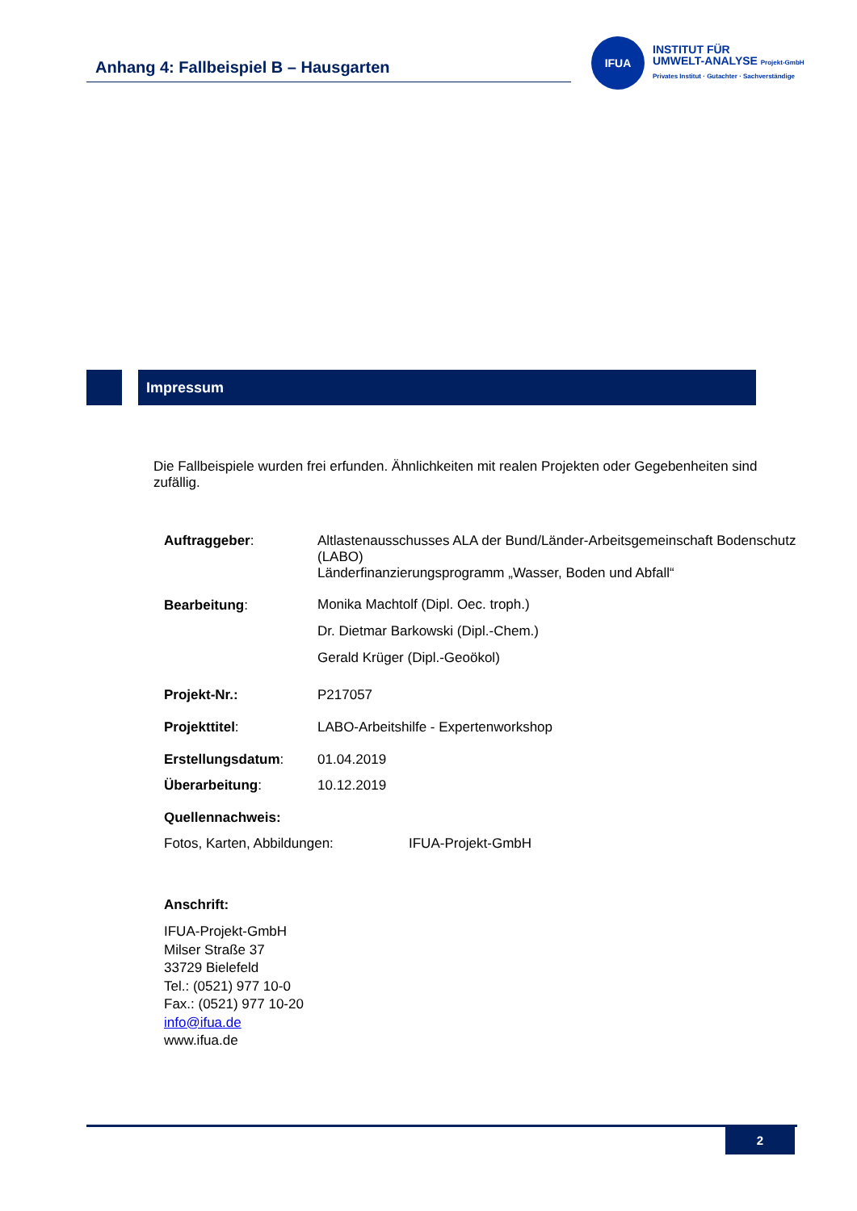Anhang 4: Fallbeispiel B – Hausgarten
IFUA
INSTITUT FÜR
UMWELT-ANALYSE Projekt-GmbH
Privates Institut · Gutachter · Sachverständige
Impressum
Die Fallbeispiele wurden frei erfunden. Ähnlichkeiten mit realen Projekten oder Gegebenheiten sind zufällig.
Auftraggeber: Altlastenausschusses ALA der Bund/Länder-Arbeitsgemeinschaft Bodenschutz (LABO)
Länderfinanzierungsprogramm „Wasser, Boden und Abfall“
Bearbeitung:
Monika Machtolf (Dipl. Oec. troph.)
Dr. Dietmar Barkowski (Dipl.-Chem.)
Gerald Krüger (Dipl.-Geoökol)
Projekt-Nr.: P217057
Projekttitel: LABO-Arbeitshilfe - Expertenworkshop
Erstellungsdatum: 01.04.2019
Überarbeitung: 10.12.2019
Quellennachweis:
Fotos, Karten, Abbildungen: IFUA-Projekt-GmbH
Anschrift:
IFUA-Projekt-GmbH
Milser Straße 37
33729 Bielefeld
Tel.: (0521) 977 10-0
Fax.: (0521) 977 10-20
info@ifua.de
www.ifua.de
2